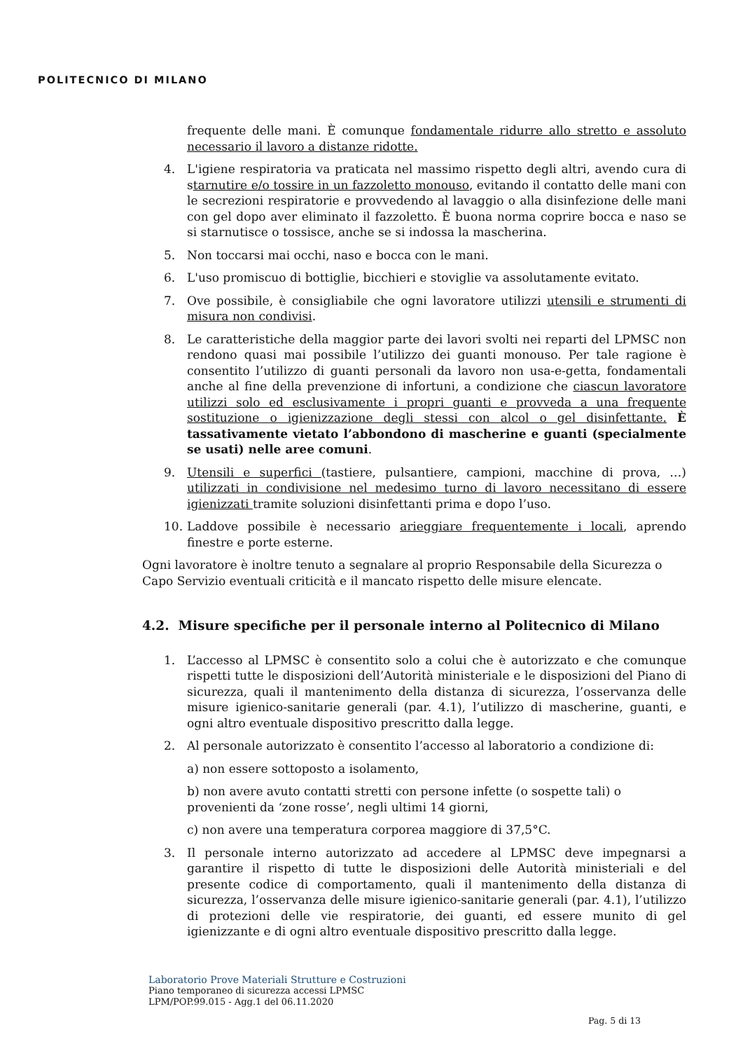POLITECNICO DI MILANO
frequente delle mani. È comunque fondamentale ridurre allo stretto e assoluto necessario il lavoro a distanze ridotte.
4. L'igiene respiratoria va praticata nel massimo rispetto degli altri, avendo cura di starnutire e/o tossire in un fazzoletto monouso, evitando il contatto delle mani con le secrezioni respiratorie e provvedendo al lavaggio o alla disinfezione delle mani con gel dopo aver eliminato il fazzoletto. È buona norma coprire bocca e naso se si starnutisce o tossisce, anche se si indossa la mascherina.
5. Non toccarsi mai occhi, naso e bocca con le mani.
6. L'uso promiscuo di bottiglie, bicchieri e stoviglie va assolutamente evitato.
7. Ove possibile, è consigliabile che ogni lavoratore utilizzi utensili e strumenti di misura non condivisi.
8. Le caratteristiche della maggior parte dei lavori svolti nei reparti del LPMSC non rendono quasi mai possibile l’utilizzo dei guanti monouso. Per tale ragione è consentito l’utilizzo di guanti personali da lavoro non usa-e-getta, fondamentali anche al fine della prevenzione di infortuni, a condizione che ciascun lavoratore utilizzi solo ed esclusivamente i propri guanti e provveda a una frequente sostituzione o igienizzazione degli stessi con alcol o gel disinfettante. È tassativamente vietato l’abbondono di mascherine e guanti (specialmente se usati) nelle aree comuni.
9. Utensili e superfici (tastiere, pulsantiere, campioni, macchine di prova, …) utilizzati in condivisione nel medesimo turno di lavoro necessitano di essere igienizzati tramite soluzioni disinfettanti prima e dopo l’uso.
10. Laddove possibile è necessario arieggiare frequentemente i locali, aprendo finestre e porte esterne.
Ogni lavoratore è inoltre tenuto a segnalare al proprio Responsabile della Sicurezza o Capo Servizio eventuali criticità e il mancato rispetto delle misure elencate.
4.2. Misure specifiche per il personale interno al Politecnico di Milano
1. L’accesso al LPMSC è consentito solo a colui che è autorizzato e che comunque rispetti tutte le disposizioni dell’Autorità ministeriale e le disposizioni del Piano di sicurezza, quali il mantenimento della distanza di sicurezza, l’osservanza delle misure igienico-sanitarie generali (par. 4.1), l’utilizzo di mascherine, guanti, e ogni altro eventuale dispositivo prescritto dalla legge.
2. Al personale autorizzato è consentito l’accesso al laboratorio a condizione di:
a) non essere sottoposto a isolamento,
b) non avere avuto contatti stretti con persone infette (o sospette tali) o provenienti da ‘zone rosse’, negli ultimi 14 giorni,
c) non avere una temperatura corporea maggiore di 37,5°C.
3. Il personale interno autorizzato ad accedere al LPMSC deve impegnarsi a garantire il rispetto di tutte le disposizioni delle Autorità ministeriali e del presente codice di comportamento, quali il mantenimento della distanza di sicurezza, l’osservanza delle misure igienico-sanitarie generali (par. 4.1), l’utilizzo di protezioni delle vie respiratorie, dei guanti, ed essere munito di gel igienizzante e di ogni altro eventuale dispositivo prescritto dalla legge.
Laboratorio Prove Materiali Strutture e Costruzioni
Piano temporaneo di sicurezza accessi LPMSC
LPM/POP.99.015 - Agg.1 del 06.11.2020
Pag. 5 di 13